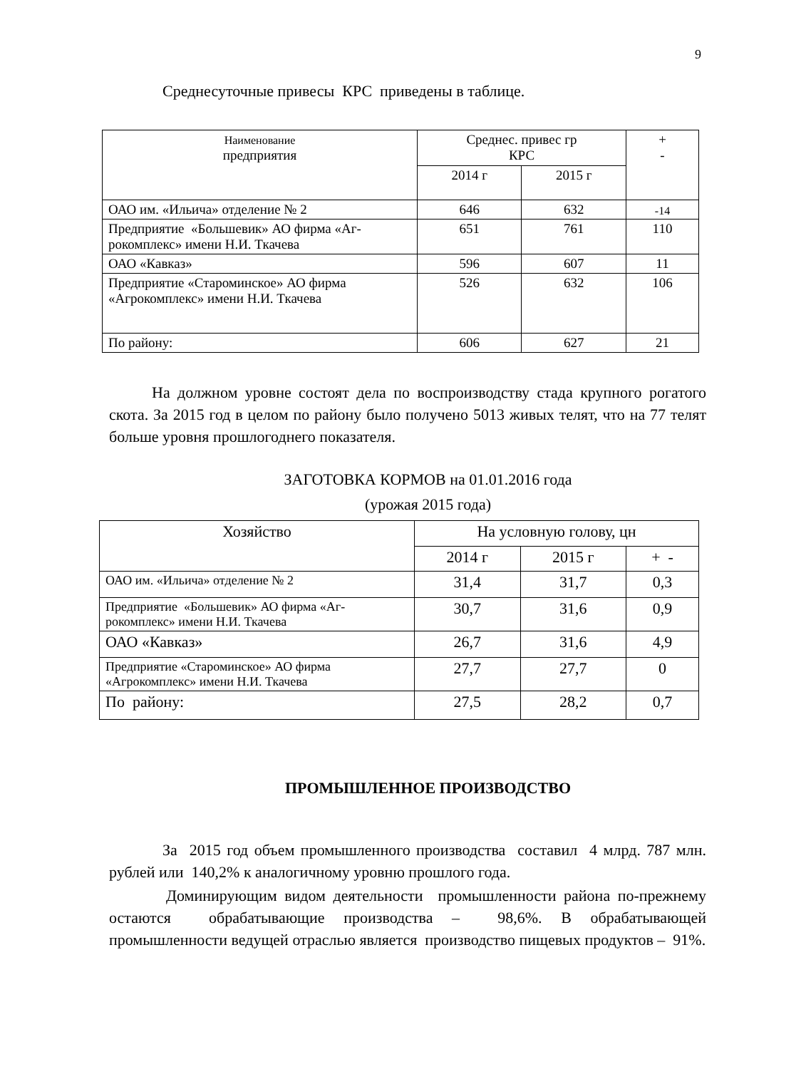9
Среднесуточные привесы КРС приведены в таблице.
| Наименование предприятия | Среднес. привес гр КРС | | + - |
| --- | --- | --- | --- |
| | 2014 г | 2015 г | |
| ОАО им. «Ильича» отделение № 2 | 646 | 632 | -14 |
| Предприятие «Большевик» АО фирма «Аг-рокомплекс» имени Н.И. Ткачева | 651 | 761 | 110 |
| ОАО «Кавказ» | 596 | 607 | 11 |
| Предприятие «Староминское» АО фирма «Агрокомплекс» имени Н.И. Ткачева | 526 | 632 | 106 |
| По району: | 606 | 627 | 21 |
На должном уровне состоят дела по воспроизводству стада крупного рогатого скота. За 2015 год в целом по району было получено 5013 живых телят, что на 77 телят больше уровня прошлогоднего показателя.
ЗАГОТОВКА КОРМОВ на 01.01.2016 года
(урожая 2015 года)
| Хозяйство | На условную голову, цн | | |
| --- | --- | --- | --- |
| | 2014 г | 2015 г | + - |
| ОАО им. «Ильича» отделение № 2 | 31,4 | 31,7 | 0,3 |
| Предприятие «Большевик» АО фирма «Аг-рокомплекс» имени Н.И. Ткачева | 30,7 | 31,6 | 0,9 |
| ОАО «Кавказ» | 26,7 | 31,6 | 4,9 |
| Предприятие «Староминское» АО фирма «Агрокомплекс» имени Н.И. Ткачева | 27,7 | 27,7 | 0 |
| По району: | 27,5 | 28,2 | 0,7 |
ПРОМЫШЛЕННОЕ ПРОИЗВОДСТВО
За 2015 год объем промышленного производства составил 4 млрд. 787 млн. рублей или 140,2% к аналогичному уровню прошлого года.
Доминирующим видом деятельности промышленности района по-прежнему остаются обрабатывающие производства – 98,6%. В обрабатывающей промышленности ведущей отраслью является производство пищевых продуктов – 91%.